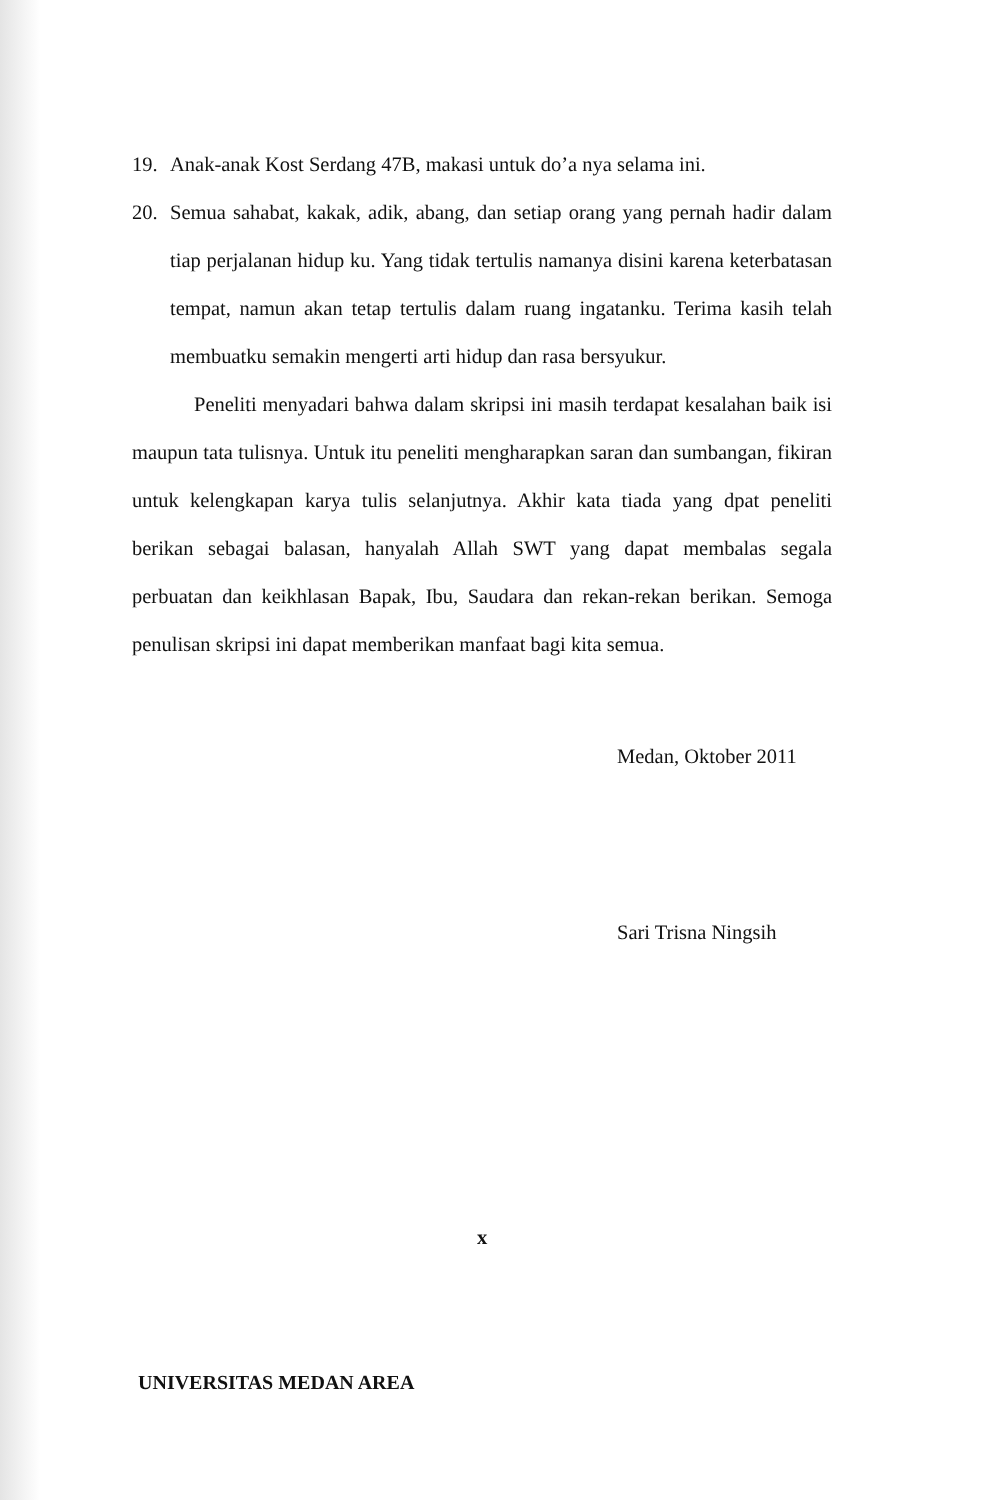19. Anak-anak Kost Serdang 47B, makasi untuk do’a nya selama ini.
20. Semua sahabat, kakak, adik, abang, dan setiap orang yang pernah hadir dalam tiap perjalanan hidup ku. Yang tidak tertulis namanya disini karena keterbatasan tempat, namun akan tetap tertulis dalam ruang ingatanku. Terima kasih telah membuatku semakin mengerti arti hidup dan rasa bersyukur.
Peneliti menyadari bahwa dalam skripsi ini masih terdapat kesalahan baik isi maupun tata tulisnya. Untuk itu peneliti mengharapkan saran dan sumbangan, fikiran untuk kelengkapan karya tulis selanjutnya. Akhir kata tiada yang dpat peneliti berikan sebagai balasan, hanyalah Allah SWT yang dapat membalas segala perbuatan dan keikhlasan Bapak, Ibu, Saudara dan rekan-rekan berikan. Semoga penulisan skripsi ini dapat memberikan manfaat bagi kita semua.
Medan, Oktober 2011
Sari Trisna Ningsih
x
UNIVERSITAS MEDAN AREA